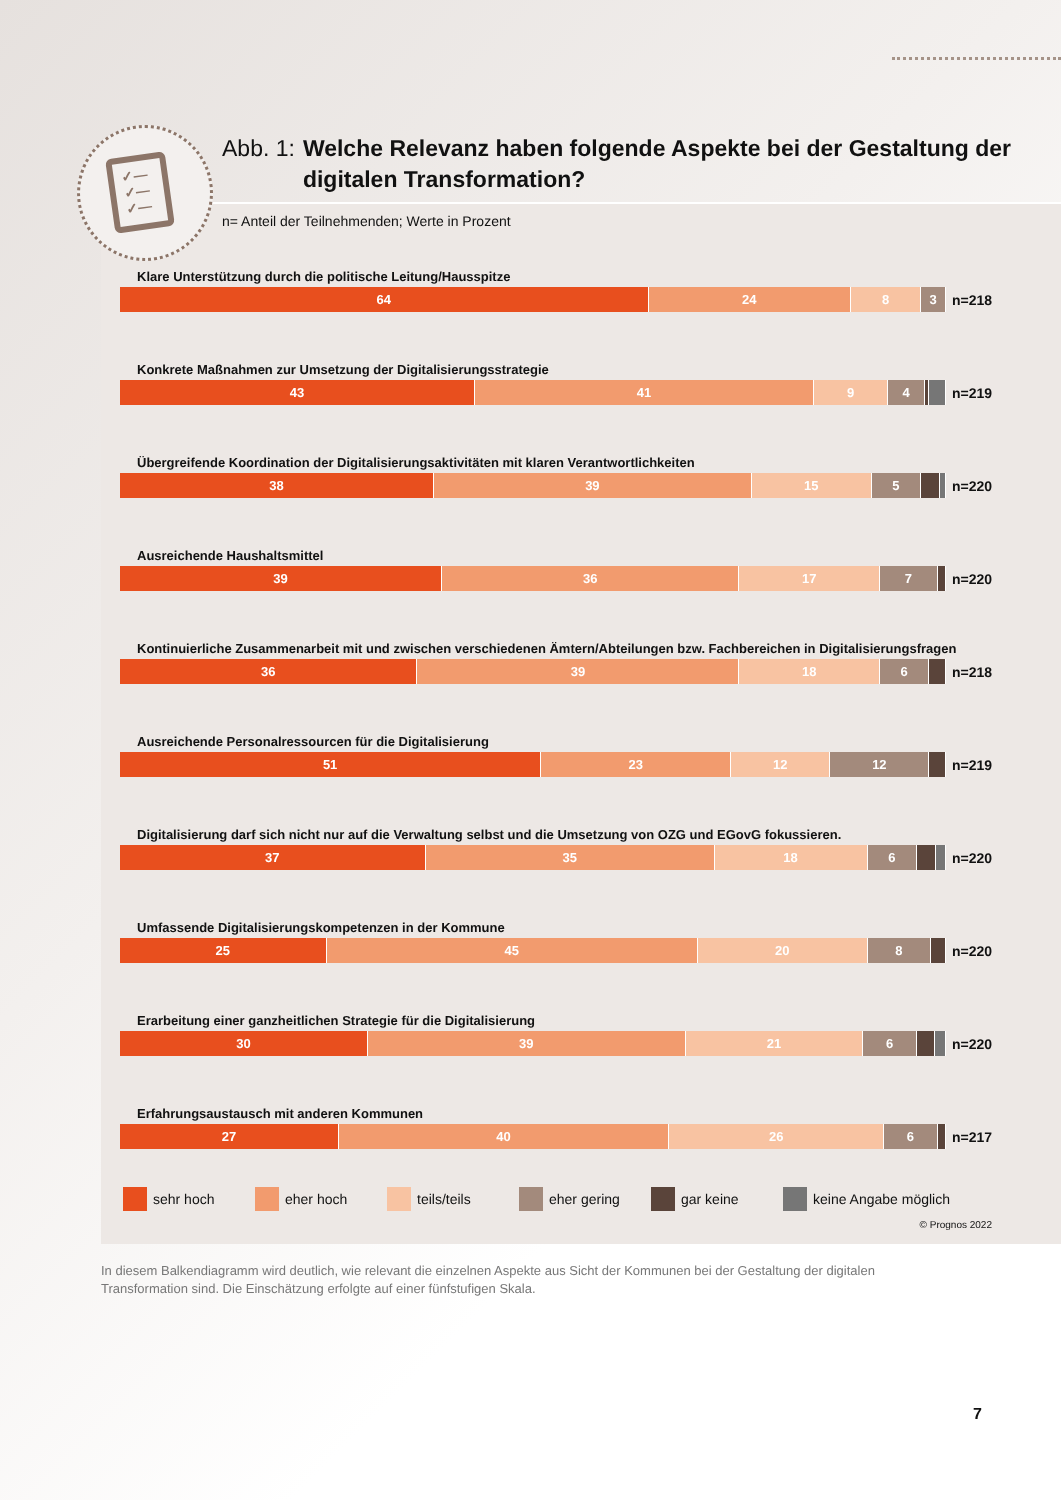✓—
✓—
✓—
Abb. 1: Welche Relevanz haben folgende Aspekte bei der Gestaltung der digitalen Transformation?
n= Anteil der Teilnehmenden; Werte in Prozent
Klare Unterstützung durch die politische Leitung/Hausspitze
64 24 8 3
n=218
Konkrete Maßnahmen zur Umsetzung der Digitalisierungsstrategie
43 41 9 4
n=219
Übergreifende Koordination der Digitalisierungsaktivitäten mit klaren Verantwortlichkeiten
38 39 15 5
n=220
Ausreichende Haushaltsmittel
39 36 17 7
n=220
Kontinuierliche Zusammenarbeit mit und zwischen verschiedenen Ämtern/Abteilungen bzw. Fachbereichen in Digitalisierungsfragen
36 39 18 6
n=218
Ausreichende Personalressourcen für die Digitalisierung
51 23 12 12
n=219
Digitalisierung darf sich nicht nur auf die Verwaltung selbst und die Umsetzung von OZG und EGovG fokussieren.
37 35 18 6
n=220
Umfassende Digitalisierungskompetenzen in der Kommune
25 45 20 8
n=220
Erarbeitung einer ganzheitlichen Strategie für die Digitalisierung
30 39 21 6
n=220
Erfahrungsaustausch mit anderen Kommunen
27 40 26 6
n=217
sehr hoch eher hoch teils/teils eher gering gar keine keine Angabe möglich
© Prognos 2022
In diesem Balkendiagramm wird deutlich, wie relevant die einzelnen Aspekte aus Sicht der Kommunen bei der Gestaltung der digitalen Transformation sind. Die Einschätzung erfolgte auf einer fünfstufigen Skala.
7